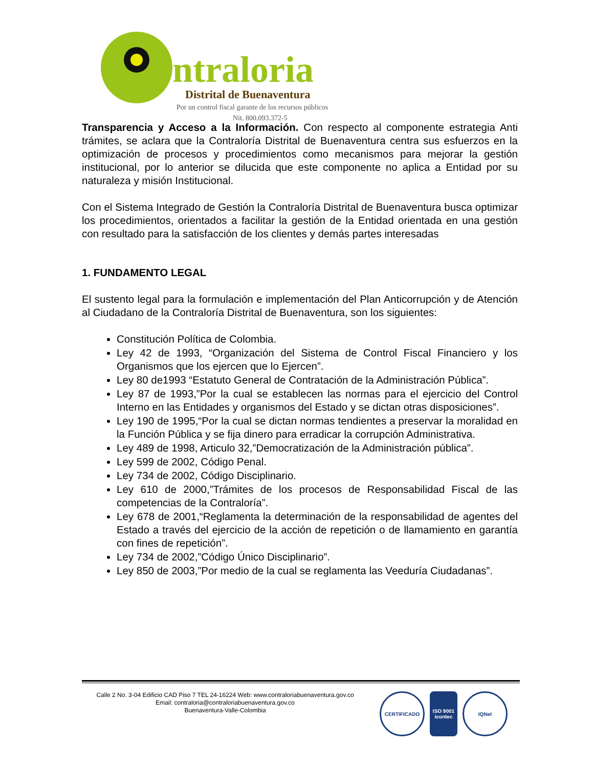ntraloria
Distrital de Buenaventura
Por un control fiscal garante de los recursos públicos
Nit. 800.093.372-5
Transparencia y Acceso a la Información. Con respecto al componente estrategia Anti trámites, se aclara que la Contraloría Distrital de Buenaventura centra sus esfuerzos en la optimización de procesos y procedimientos como mecanismos para mejorar la gestión institucional, por lo anterior se dilucida que este componente no aplica a Entidad por su naturaleza y misión Institucional.
Con el Sistema Integrado de Gestión la Contraloría Distrital de Buenaventura busca optimizar los procedimientos, orientados a facilitar la gestión de la Entidad orientada en una gestión con resultado para la satisfacción de los clientes y demás partes interesadas
1. FUNDAMENTO LEGAL
El sustento legal para la formulación e implementación del Plan Anticorrupción y de Atención al Ciudadano de la Contraloría Distrital de Buenaventura, son los siguientes:
Constitución Política de Colombia.
Ley 42 de 1993, “Organización del Sistema de Control Fiscal Financiero y los Organismos que los ejercen que lo Ejercen”.
Ley 80 de1993 “Estatuto General de Contratación de la Administración Pública”.
Ley 87 de 1993,”Por la cual se establecen las normas para el ejercicio del Control Interno en las Entidades y organismos del Estado y se dictan otras disposiciones”.
Ley 190 de 1995,“Por la cual se dictan normas tendientes a preservar la moralidad en la Función Pública y se fija dinero para erradicar la corrupción Administrativa.
Ley 489 de 1998, Articulo 32,”Democratización de la Administración pública”.
Ley 599 de 2002, Código Penal.
Ley 734 de 2002, Código Disciplinario.
Ley 610 de 2000,”Trámites de los procesos de Responsabilidad Fiscal de las competencias de la Contraloría”.
Ley 678 de 2001,“Reglamenta la determinación de la responsabilidad de agentes del Estado a través del ejercicio de la acción de repetición o de llamamiento en garantía con fines de repetición”.
Ley 734 de 2002,”Código Único Disciplinario”.
Ley 850 de 2003,”Por medio de la cual se reglamenta las Veeduría Ciudadanas”.
Calle 2 No. 3-04 Edificio CAD Piso 7 TEL 24-16224 Web: www.contraloriabuenaventura.gov.co
Email: contraloria@contraloriabuenaventura.gov.co
Buenaventura-Valle-Colombia
CERTIFICADO ISO 9001 icontec
IQNet